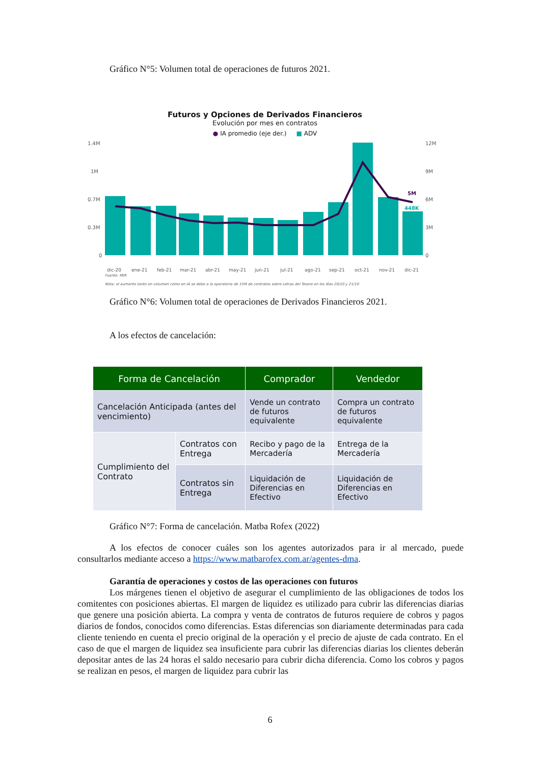Gráfico N°5: Volumen total de operaciones de futuros 2021.
Futuros y Opciones de Derivados Financieros
Evolución por mes en contratos
● IA promedio (eje der.) ■ ADV
1.4M
1M
0.7M
0.3M
0
12M
9M
6M
3M
0
5M
448K
dic-20
ene-21
feb-21
mar-21
abr-21
may-21
jun-21
jul-21
ago-21
sep-21
oct-21
nov-21
dic-21
Fuente: MtR
Nota: el aumento tanto en volumen como en IA se debe a la operatoria de 15M de contratos sobre Letras del Tesoro en los días 20/10 y 21/10
Gráfico N°6: Volumen total de operaciones de Derivados Financieros 2021.
A los efectos de cancelación:
| Forma de Cancelación | | Comprador | Vendedor |
| --- | --- | --- | --- |
| Cancelación Anticipada (antes del vencimiento) | | Vende un contrato de futuros equivalente | Compra un contrato de futuros equivalente |
| Cumplimiento del Contrato | Contratos con Entrega | Recibo y pago de la Mercadería | Entrega de la Mercadería |
| | Contratos sin Entrega | Liquidación de Diferencias en Efectivo | Liquidación de Diferencias en Efectivo |
Gráfico N°7: Forma de cancelación. Matba Rofex (2022)
A los efectos de conocer cuáles son los agentes autorizados para ir al mercado, puede consultarlos mediante acceso a https://www.matbarofex.com.ar/agentes-dma.
Garantía de operaciones y costos de las operaciones con futuros
Los márgenes tienen el objetivo de asegurar el cumplimiento de las obligaciones de todos los comitentes con posiciones abiertas. El margen de liquidez es utilizado para cubrir las diferencias diarias que genere una posición abierta. La compra y venta de contratos de futuros requiere de cobros y pagos diarios de fondos, conocidos como diferencias. Estas diferencias son diariamente determinadas para cada cliente teniendo en cuenta el precio original de la operación y el precio de ajuste de cada contrato. En el caso de que el margen de liquidez sea insuficiente para cubrir las diferencias diarias los clientes deberán depositar antes de las 24 horas el saldo necesario para cubrir dicha diferencia. Como los cobros y pagos se realizan en pesos, el margen de liquidez para cubrir las
6